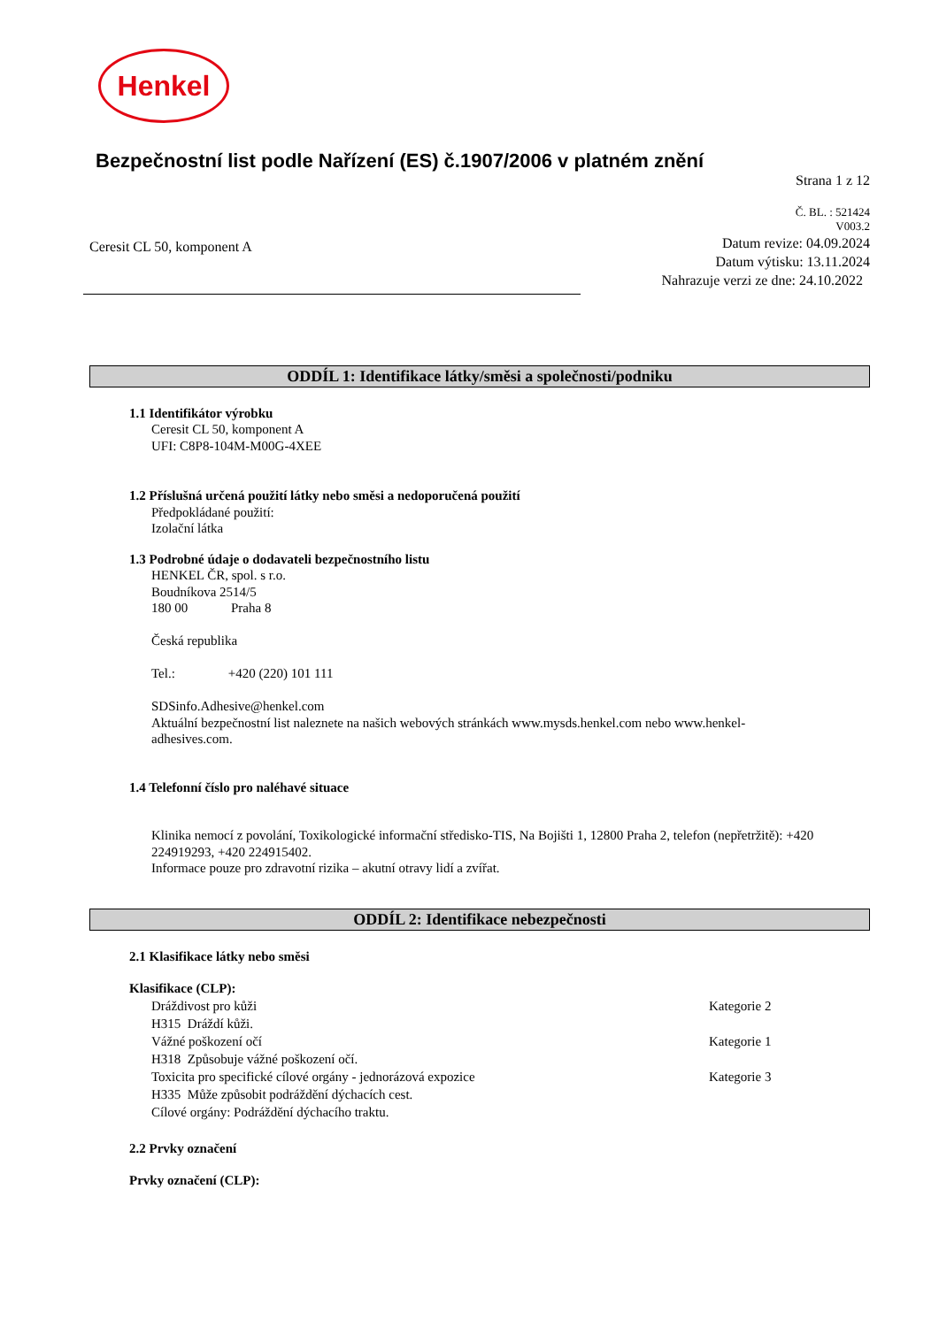Henkel
Bezpečnostní list podle Nařízení (ES) č.1907/2006 v platném znění
Strana 1 z 12
Č. BL. : 521424
V003.2
Ceresit CL 50, komponent A
Datum revize: 04.09.2024
Datum výtisku: 13.11.2024
Nahrazuje verzi ze dne: 24.10.2022
ODDÍL 1: Identifikace látky/směsi a společnosti/podniku
1.1 Identifikátor výrobku
Ceresit CL 50, komponent A
UFI: C8P8-104M-M00G-4XEE
1.2 Příslušná určená použití látky nebo směsi a nedoporučená použití
Předpokládané použití:
Izolační látka
1.3 Podrobné údaje o dodavateli bezpečnostního listu
HENKEL ČR, spol. s r.o.
Boudníkova 2514/5
180 00 Praha 8
Česká republika
Tel.: +420 (220) 101 111
SDSinfo.Adhesive@henkel.com
Aktuální bezpečnostní list naleznete na našich webových stránkách www.mysds.henkel.com nebo www.henkel-
adhesives.com.
1.4 Telefonní číslo pro naléhavé situace
Klinika nemocí z povolání, Toxikologické informační středisko-TIS, Na Bojišti 1, 12800 Praha 2, telefon (nepřetržitě): +420
224919293, +420 224915402.
Informace pouze pro zdravotní rizika – akutní otravy lidí a zvířat.
ODDÍL 2: Identifikace nebezpečnosti
2.1 Klasifikace látky nebo směsi
Klasifikace (CLP):
Dráždivost pro kůži Kategorie 2
H315 Dráždí kůži.
Vážné poškození očí Kategorie 1
H318 Způsobuje vážné poškození očí.
Toxicita pro specifické cílové orgány - jednorázová expozice Kategorie 3
H335 Může způsobit podráždění dýchacích cest.
Cílové orgány: Podráždění dýchacího traktu.
2.2 Prvky označení
Prvky označení (CLP):